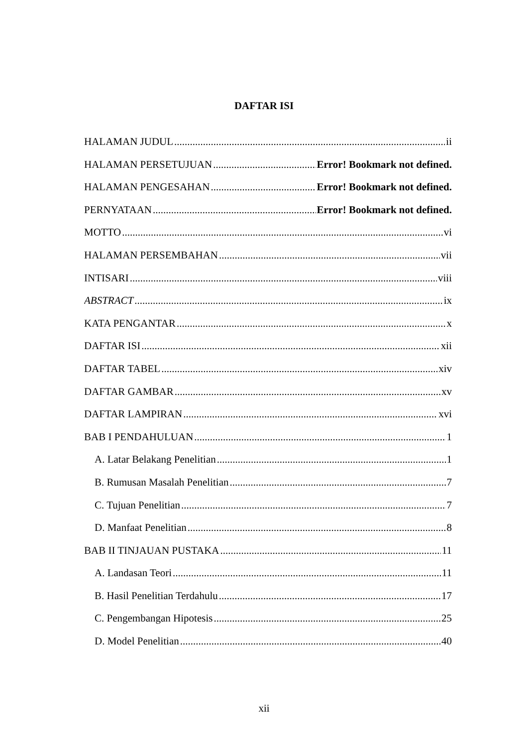DAFTAR ISI
HALAMAN JUDUL ii
HALAMAN PERSETUJUAN Error! Bookmark not defined.
HALAMAN PENGESAHAN Error! Bookmark not defined.
PERNYATAAN Error! Bookmark not defined.
MOTTO vi
HALAMAN PERSEMBAHAN vii
INTISARI viii
ABSTRACT ix
KATA PENGANTAR x
DAFTAR ISI xii
DAFTAR TABEL xiv
DAFTAR GAMBAR xv
DAFTAR LAMPIRAN xvi
BAB I PENDAHULUAN 1
A. Latar Belakang Penelitian 1
B. Rumusan Masalah Penelitian 7
C. Tujuan Penelitian 7
D. Manfaat Penelitian 8
BAB II TINJAUAN PUSTAKA 11
A. Landasan Teori 11
B. Hasil Penelitian Terdahulu 17
C. Pengembangan Hipotesis 25
D. Model Penelitian 40
xii